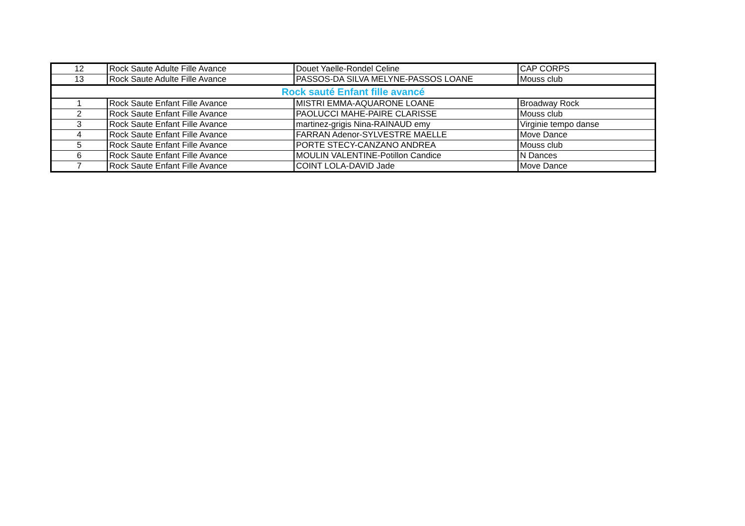| 12 | Rock Saute Adulte Fille Avance | Douet Yaelle-Rondel Celine | CAP CORPS |
| 13 | Rock Saute Adulte Fille Avance | PASSOS-DA SILVA MELYNE-PASSOS LOANE | Mouss club |
| Rock sauté Enfant fille avancé | | | |
| 1 | Rock Saute Enfant Fille Avance | MISTRI EMMA-AQUARONE LOANE | Broadway Rock |
| 2 | Rock Saute Enfant Fille Avance | PAOLUCCI MAHE-PAIRE CLARISSE | Mouss club |
| 3 | Rock Saute Enfant Fille Avance | martinez-grigis Nina-RAINAUD emy | Virginie tempo danse |
| 4 | Rock Saute Enfant Fille Avance | FARRAN Adenor-SYLVESTRE MAELLE | Move Dance |
| 5 | Rock Saute Enfant Fille Avance | PORTE STECY-CANZANO ANDREA | Mouss club |
| 6 | Rock Saute Enfant Fille Avance | MOULIN VALENTINE-Potillon Candice | N Dances |
| 7 | Rock Saute Enfant Fille Avance | COINT LOLA-DAVID Jade | Move Dance |